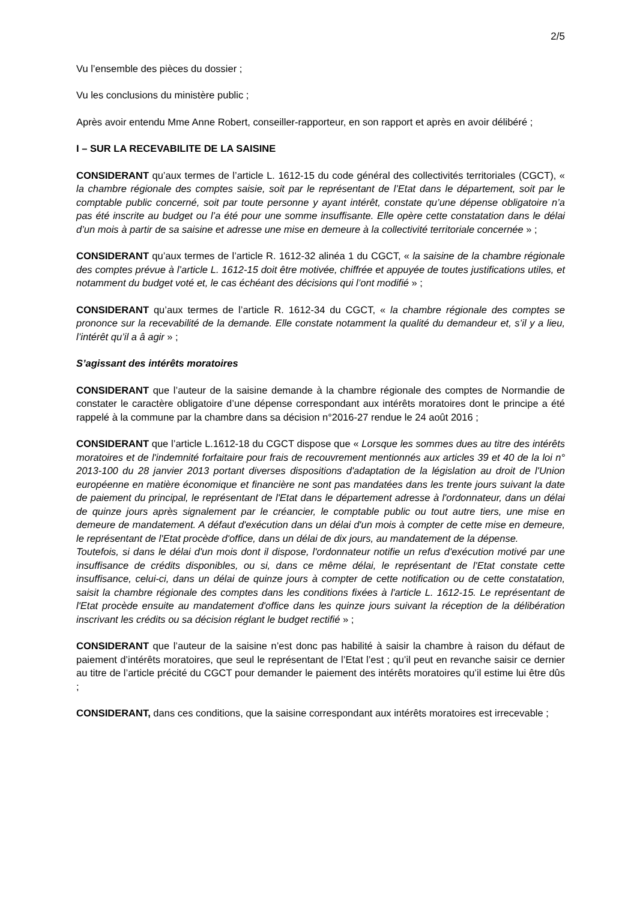2/5
Vu l’ensemble des pièces du dossier ;
Vu les conclusions du ministère public ;
Après avoir entendu Mme Anne Robert, conseiller-rapporteur, en son rapport et après en avoir délibéré ;
I – SUR LA RECEVABILITE DE LA SAISINE
CONSIDERANT qu’aux termes de l’article L. 1612-15 du code général des collectivités territoriales (CGCT), « la chambre régionale des comptes saisie, soit par le représentant de l’Etat dans le département, soit par le comptable public concerné, soit par toute personne y ayant intérêt, constate qu’une dépense obligatoire n’a pas été inscrite au budget ou l’a été pour une somme insuffisante. Elle opère cette constatation dans le délai d’un mois à partir de sa saisine et adresse une mise en demeure à la collectivité territoriale concernée » ;
CONSIDERANT qu’aux termes de l’article R. 1612-32 alinéa 1 du CGCT, « la saisine de la chambre régionale des comptes prévue à l’article L. 1612-15 doit être motivée, chiffrée et appuyée de toutes justifications utiles, et notamment du budget voté et, le cas échéant des décisions qui l’ont modifié » ;
CONSIDERANT qu’aux termes de l’article R. 1612-34 du CGCT, « la chambre régionale des comptes se prononce sur la recevabilité de la demande. Elle constate notamment la qualité du demandeur et, s’il y a lieu, l’intérêt qu’il a â agir » ;
S’agissant des intérêts moratoires
CONSIDERANT que l’auteur de la saisine demande à la chambre régionale des comptes de Normandie de constater le caractère obligatoire d’une dépense correspondant aux intérêts moratoires dont le principe a été rappelé à la commune par la chambre dans sa décision n°2016-27 rendue le 24 août 2016 ;
CONSIDERANT que l’article L.1612-18 du CGCT dispose que « Lorsque les sommes dues au titre des intérêts moratoires et de l'indemnité forfaitaire pour frais de recouvrement mentionnés aux articles 39 et 40 de la loi n° 2013-100 du 28 janvier 2013 portant diverses dispositions d'adaptation de la législation au droit de l'Union européenne en matière économique et financière ne sont pas mandatées dans les trente jours suivant la date de paiement du principal, le représentant de l'Etat dans le département adresse à l'ordonnateur, dans un délai de quinze jours après signalement par le créancier, le comptable public ou tout autre tiers, une mise en demeure de mandatement. A défaut d'exécution dans un délai d'un mois à compter de cette mise en demeure, le représentant de l'Etat procède d'office, dans un délai de dix jours, au mandatement de la dépense.
Toutefois, si dans le délai d'un mois dont il dispose, l'ordonnateur notifie un refus d'exécution motivé par une insuffisance de crédits disponibles, ou si, dans ce même délai, le représentant de l'Etat constate cette insuffisance, celui-ci, dans un délai de quinze jours à compter de cette notification ou de cette constatation, saisit la chambre régionale des comptes dans les conditions fixées à l'article L. 1612-15. Le représentant de l'Etat procède ensuite au mandatement d'office dans les quinze jours suivant la réception de la délibération inscrivant les crédits ou sa décision réglant le budget rectifié » ;
CONSIDERANT que l’auteur de la saisine n’est donc pas habilité à saisir la chambre à raison du défaut de paiement d’intérêts moratoires, que seul le représentant de l’Etat l’est ; qu’il peut en revanche saisir ce dernier au titre de l’article précité du CGCT pour demander le paiement des intérêts moratoires qu’il estime lui être dûs ;
CONSIDERANT, dans ces conditions, que la saisine correspondant aux intérêts moratoires est irrecevable ;